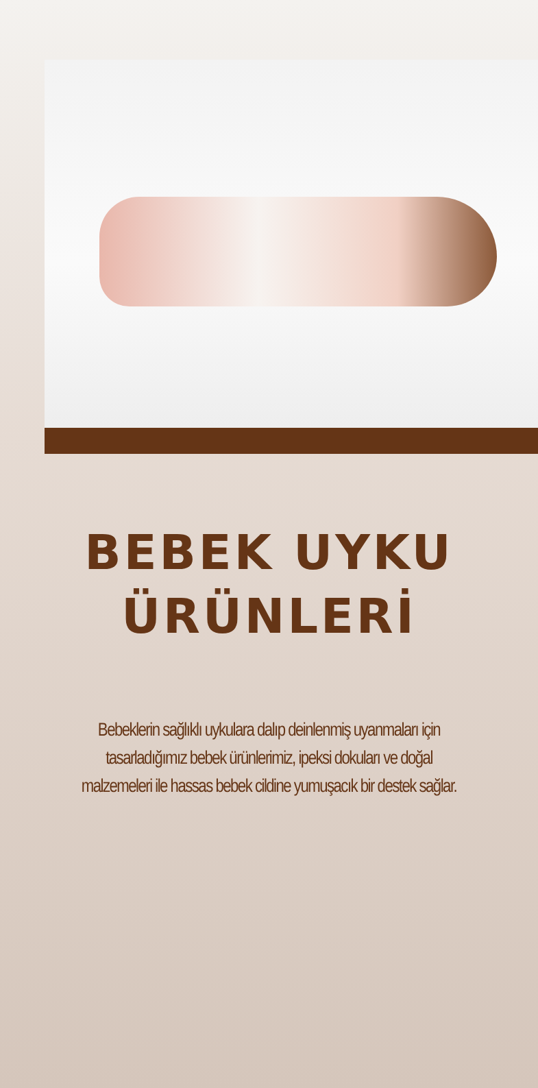BEBEK UYKU
ÜRÜNLERİ
Bebeklerin sağlıklı uykulara dalıp deinlenmiş uyanmaları için tasarladığımız bebek ürünlerimiz, ipeksi dokuları ve doğal malzemeleri ile hassas bebek cildine yumuşacık bir destek sağlar.